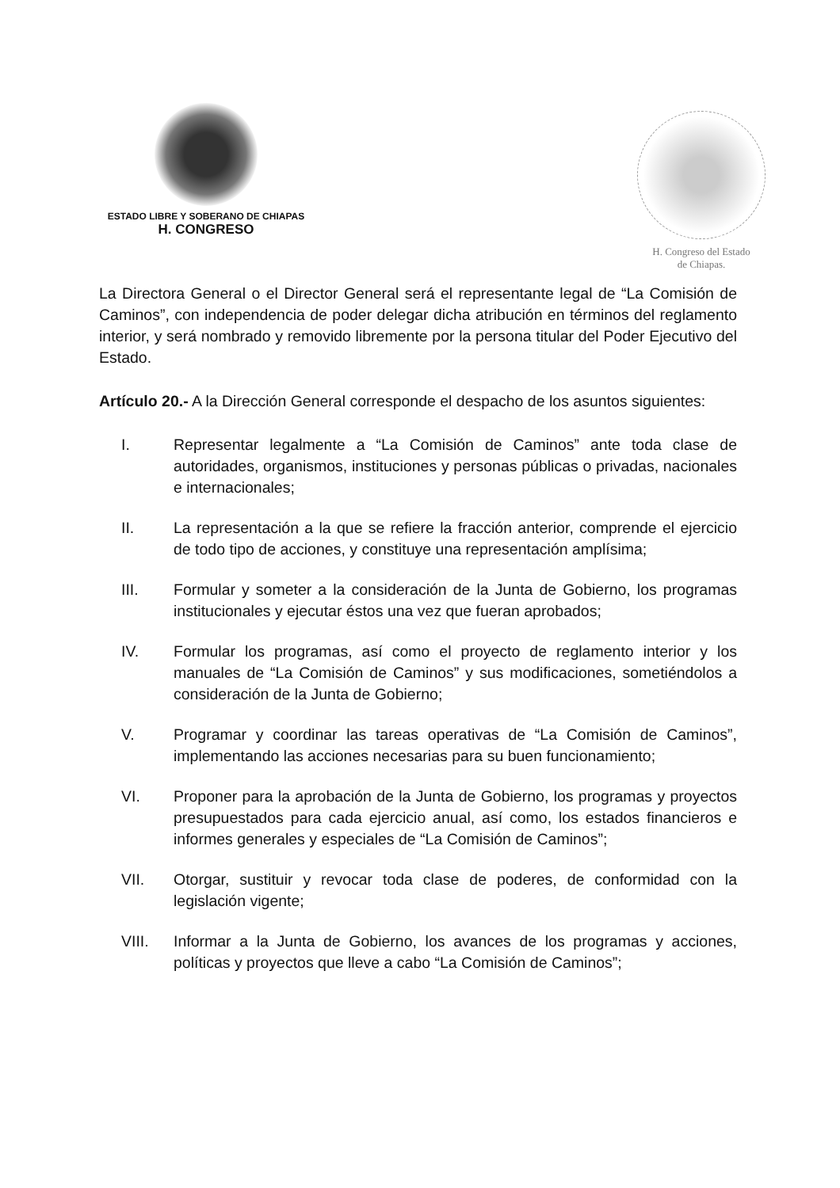ESTADO LIBRE Y SOBERANO DE CHIAPAS
H. CONGRESO
H. Congreso del Estado
de Chiapas.
La Directora General o el Director General será el representante legal de “La Comisión de Caminos”, con independencia de poder delegar dicha atribución en términos del reglamento interior, y será nombrado y removido libremente por la persona titular del Poder Ejecutivo del Estado.
Artículo 20.- A la Dirección General corresponde el despacho de los asuntos siguientes:
I. Representar legalmente a “La Comisión de Caminos” ante toda clase de autoridades, organismos, instituciones y personas públicas o privadas, nacionales e internacionales;
II. La representación a la que se refiere la fracción anterior, comprende el ejercicio de todo tipo de acciones, y constituye una representación amplísima;
III. Formular y someter a la consideración de la Junta de Gobierno, los programas institucionales y ejecutar éstos una vez que fueran aprobados;
IV. Formular los programas, así como el proyecto de reglamento interior y los manuales de “La Comisión de Caminos” y sus modificaciones, sometiéndolos a consideración de la Junta de Gobierno;
V. Programar y coordinar las tareas operativas de “La Comisión de Caminos”, implementando las acciones necesarias para su buen funcionamiento;
VI. Proponer para la aprobación de la Junta de Gobierno, los programas y proyectos presupuestados para cada ejercicio anual, así como, los estados financieros e informes generales y especiales de “La Comisión de Caminos”;
VII. Otorgar, sustituir y revocar toda clase de poderes, de conformidad con la legislación vigente;
VIII. Informar a la Junta de Gobierno, los avances de los programas y acciones, políticas y proyectos que lleve a cabo “La Comisión de Caminos”;